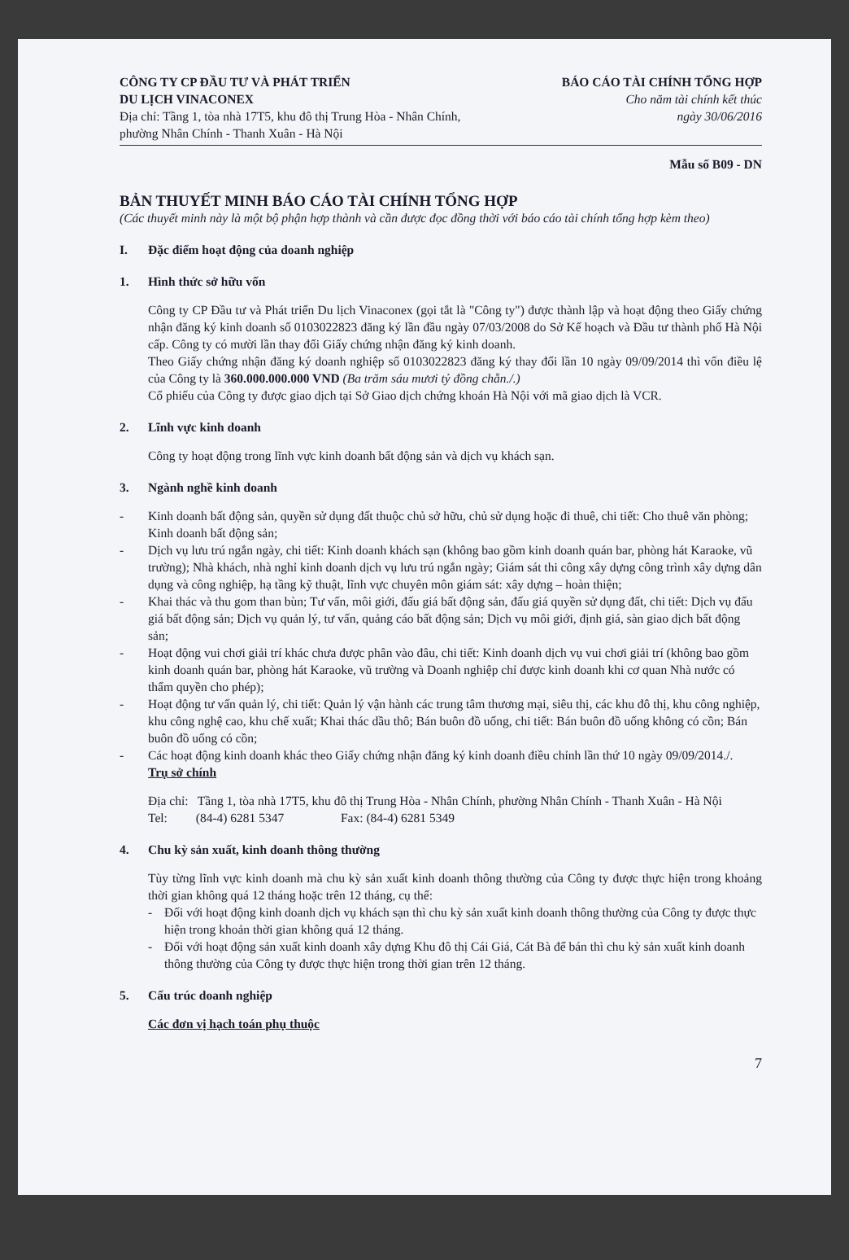CÔNG TY CP ĐẦU TƯ VÀ PHÁT TRIỂN
DU LỊCH VINACONEX
Địa chỉ: Tầng 1, tòa nhà 17T5, khu đô thị Trung Hòa - Nhân Chính,
phường Nhân Chính - Thanh Xuân - Hà Nội
BÁO CÁO TÀI CHÍNH TỔNG HỢP
Cho năm tài chính kết thúc
ngày 30/06/2016
Mẫu số B09 - DN
BẢN THUYẾT MINH BÁO CÁO TÀI CHÍNH TỔNG HỢP
(Các thuyết minh này là một bộ phận hợp thành và cần được đọc đồng thời với báo cáo tài chính tổng hợp kèm theo)
I. Đặc điểm hoạt động của doanh nghiệp
1. Hình thức sở hữu vốn
Công ty CP Đầu tư và Phát triển Du lịch Vinaconex (gọi tắt là "Công ty") được thành lập và hoạt động theo Giấy chứng nhận đăng ký kinh doanh số 0103022823 đăng ký lần đầu ngày 07/03/2008 do Sở Kế hoạch và Đầu tư thành phố Hà Nội cấp. Công ty có mười lần thay đổi Giấy chứng nhận đăng ký kinh doanh.
Theo Giấy chứng nhận đăng ký doanh nghiệp số 0103022823 đăng ký thay đổi lần 10 ngày 09/09/2014 thì vốn điều lệ của Công ty là 360.000.000.000 VND (Ba trăm sáu mươi tỷ đồng chẵn./.)
Cổ phiếu của Công ty được giao dịch tại Sở Giao dịch chứng khoán Hà Nội với mã giao dịch là VCR.
2. Lĩnh vực kinh doanh
Công ty hoạt động trong lĩnh vực kinh doanh bất động sản và dịch vụ khách sạn.
3. Ngành nghề kinh doanh
- Kinh doanh bất động sản, quyền sử dụng đất thuộc chủ sở hữu, chủ sử dụng hoặc đi thuê, chi tiết: Cho thuê văn phòng; Kinh doanh bất động sản;
- Dịch vụ lưu trú ngắn ngày, chi tiết: Kinh doanh khách sạn (không bao gồm kinh doanh quán bar, phòng hát Karaoke, vũ trường); Nhà khách, nhà nghỉ kinh doanh dịch vụ lưu trú ngắn ngày; Giám sát thi công xây dựng công trình xây dựng dân dụng và công nghiệp, hạ tầng kỹ thuật, lĩnh vực chuyên môn giám sát: xây dựng – hoàn thiện;
- Khai thác và thu gom than bùn; Tư vấn, môi giới, đấu giá bất động sản, đấu giá quyền sử dụng đất, chi tiết: Dịch vụ đấu giá bất động sản; Dịch vụ quản lý, tư vấn, quảng cáo bất động sản; Dịch vụ môi giới, định giá, sàn giao dịch bất động sản;
- Hoạt động vui chơi giải trí khác chưa được phân vào đâu, chi tiết: Kinh doanh dịch vụ vui chơi giải trí (không bao gồm kinh doanh quán bar, phòng hát Karaoke, vũ trường và Doanh nghiệp chỉ được kinh doanh khi cơ quan Nhà nước có thẩm quyền cho phép);
- Hoạt động tư vấn quản lý, chi tiết: Quản lý vận hành các trung tâm thương mại, siêu thị, các khu đô thị, khu công nghiệp, khu công nghệ cao, khu chế xuất; Khai thác dầu thô; Bán buôn đồ uống, chi tiết: Bán buôn đồ uống không có cồn; Bán buôn đồ uống có cồn;
- Các hoạt động kinh doanh khác theo Giấy chứng nhận đăng ký kinh doanh điều chỉnh lần thứ 10 ngày 09/09/2014./.
Trụ sở chính
Địa chỉ: Tầng 1, tòa nhà 17T5, khu đô thị Trung Hòa - Nhân Chính, phường Nhân Chính - Thanh Xuân - Hà Nội
Tel: (84-4) 6281 5347 Fax: (84-4) 6281 5349
4. Chu kỳ sản xuất, kinh doanh thông thường
Tùy từng lĩnh vực kinh doanh mà chu kỳ sản xuất kinh doanh thông thường của Công ty được thực hiện trong khoảng thời gian không quá 12 tháng hoặc trên 12 tháng, cụ thể:
- Đối với hoạt động kinh doanh dịch vụ khách sạn thì chu kỳ sản xuất kinh doanh thông thường của Công ty được thực hiện trong khoản thời gian không quá 12 tháng.
- Đối với hoạt động sản xuất kinh doanh xây dựng Khu đô thị Cái Giá, Cát Bà để bán thì chu kỳ sản xuất kinh doanh thông thường của Công ty được thực hiện trong thời gian trên 12 tháng.
5. Cấu trúc doanh nghiệp
Các đơn vị hạch toán phụ thuộc
7